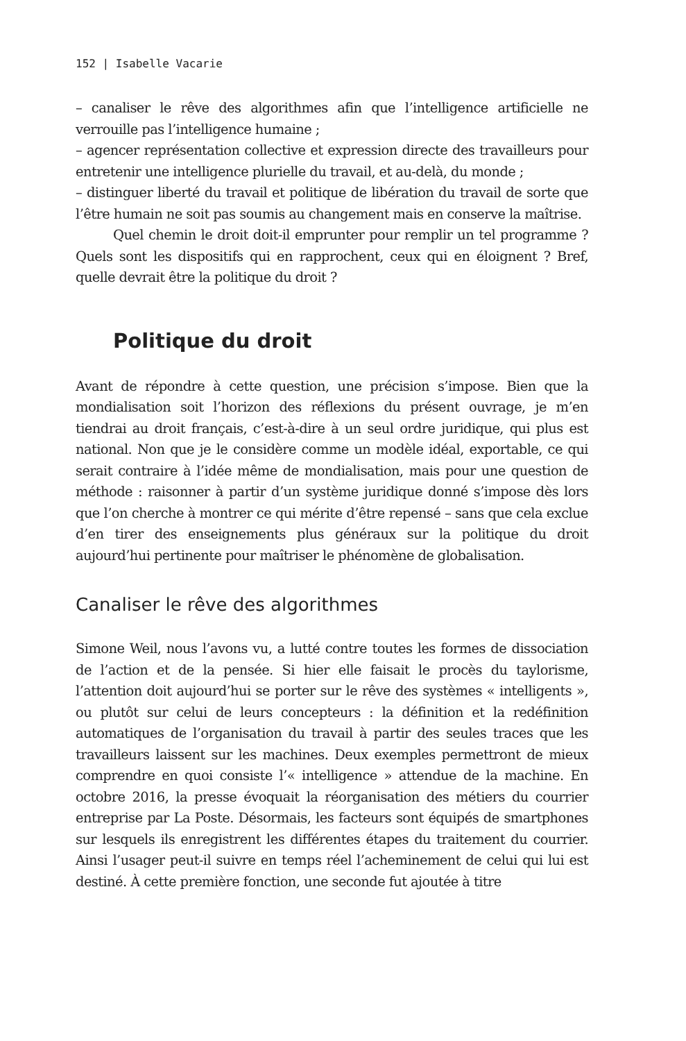152 | Isabelle Vacarie
– canaliser le rêve des algorithmes afin que l’intelligence artificielle ne verrouille pas l’intelligence humaine ;
– agencer représentation collective et expression directe des travailleurs pour entretenir une intelligence plurielle du travail, et au-delà, du monde ;
– distinguer liberté du travail et politique de libération du travail de sorte que l’être humain ne soit pas soumis au changement mais en conserve la maîtrise.
Quel chemin le droit doit-il emprunter pour remplir un tel programme ? Quels sont les dispositifs qui en rapprochent, ceux qui en éloignent ? Bref, quelle devrait être la politique du droit ?
Politique du droit
Avant de répondre à cette question, une précision s’impose. Bien que la mondialisation soit l’horizon des réflexions du présent ouvrage, je m’en tiendrai au droit français, c’est-à-dire à un seul ordre juridique, qui plus est national. Non que je le considère comme un modèle idéal, exportable, ce qui serait contraire à l’idée même de mondialisation, mais pour une question de méthode : raisonner à partir d’un système juridique donné s’impose dès lors que l’on cherche à montrer ce qui mérite d’être repensé – sans que cela exclue d’en tirer des enseignements plus généraux sur la politique du droit aujourd’hui pertinente pour maîtriser le phénomène de globalisation.
Canaliser le rêve des algorithmes
Simone Weil, nous l’avons vu, a lutté contre toutes les formes de dissociation de l’action et de la pensée. Si hier elle faisait le procès du taylorisme, l’attention doit aujourd’hui se porter sur le rêve des systèmes « intelligents », ou plutôt sur celui de leurs concepteurs : la définition et la redéfinition automatiques de l’organisation du travail à partir des seules traces que les travailleurs laissent sur les machines. Deux exemples permettront de mieux comprendre en quoi consiste l’« intelligence » attendue de la machine. En octobre 2016, la presse évoquait la réorganisation des métiers du courrier entreprise par La Poste. Désormais, les facteurs sont équipés de smartphones sur lesquels ils enregistrent les différentes étapes du traitement du courrier. Ainsi l’usager peut-il suivre en temps réel l’acheminement de celui qui lui est destiné. À cette première fonction, une seconde fut ajoutée à titre